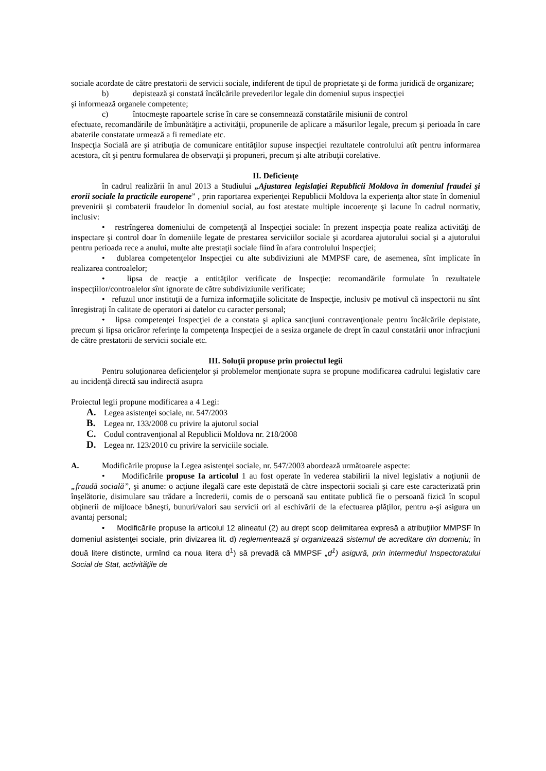sociale acordate de către prestatorii de servicii sociale, indiferent de tipul de proprietate şi de forma juridică de organizare;
b) depistează şi constată încălcările prevederilor legale din domeniul supus inspecţiei
şi informează organele competente;
c) întocmeşte rapoartele scrise în care se consemnează constatările misiunii de control
efectuate, recomandările de îmbunătăţire a activităţii, propunerile de aplicare a măsurilor legale, precum şi perioada în care abaterile constatate urmează a fi remediate etc.
Inspecţia Socială are şi atribuţia de comunicare entităţilor supuse inspecţiei rezultatele controlului atît pentru informarea acestora, cît şi pentru formularea de observaţii şi propuneri, precum şi alte atribuţii corelative.
II. Deficienţe
în cadrul realizării în anul 2013 a Studiului „Ajustarea legislaţiei Republicii Moldova în domeniul fraudei şi erorii sociale la practicile europene” , prin raportarea experienţei Republicii Moldova la experienţa altor state în domeniul prevenirii şi combaterii fraudelor în domeniul social, au fost atestate multiple incoerenţe şi lacune în cadrul normativ, inclusiv:
• restrîngerea domeniului de competenţă al Inspecţiei sociale: în prezent inspecţia poate realiza activităţi de inspectare şi control doar în domeniile legate de prestarea serviciilor sociale şi acordarea ajutorului social şi a ajutorului pentru perioada rece a anului, multe alte prestaţii sociale fiind în afara controlului Inspecţiei;
• dublarea competenţelor Inspecţiei cu alte subdiviziuni ale MMPSF care, de asemenea, sînt implicate în realizarea controalelor;
• lipsa de reacţie a entităţilor verificate de Inspecţie: recomandările formulate în rezultatele inspecţiilor/controalelor sînt ignorate de către subdiviziunile verificate;
• refuzul unor instituţii de a furniza informaţiile solicitate de Inspecţie, inclusiv pe motivul că inspectorii nu sînt înregistraţi în calitate de operatori ai datelor cu caracter personal;
• lipsa competenţei Inspecţiei de a constata şi aplica sancţiuni contravenţionale pentru încălcările depistate, precum şi lipsa oricăror referinţe la competenţa Inspecţiei de a sesiza organele de drept în cazul constatării unor infracţiuni de către prestatorii de servicii sociale etc.
III. Soluţii propuse prin proiectul legii
Pentru soluţionarea deficienţelor şi problemelor menţionate supra se propune modificarea cadrului legislativ care au incidenţă directă sau indirectă asupra
Proiectul legii propune modificarea a 4 Legi:
A. Legea asistenţei sociale, nr. 547/2003
B. Legea nr. 133/2008 cu privire la ajutorul social
C. Codul contravenţional al Republicii Moldova nr. 218/2008
D. Legea nr. 123/2010 cu privire la serviciile sociale.
A. Modificările propuse la Legea asistenţei sociale, nr. 547/2003 abordează următoarele aspecte:
• Modificările propuse Ia articolul 1 au fost operate în vederea stabilirii la nivel legislativ a noţiunii de „fraudă socială”, şi anume: o acţiune ilegală care este depistată de către inspectorii sociali şi care este caracterizată prin înşelătorie, disimulare sau trădare a încrederii, comis de o persoană sau entitate publică fie o persoană fizică în scopul obţinerii de mijloace băneşti, bunuri/valori sau servicii ori al eschivării de la efectuarea plăţilor, pentru a-şi asigura un avantaj personal;
• Modificările propuse la articolul 12 alineatul (2) au drept scop delimitarea expresă a atribuţiilor MMPSF în domeniul asistenţei sociale, prin divizarea lit. d) reglementează şi organizează sistemul de acreditare din domeniu; în două litere distincte, urmînd ca noua litera d<sup>1</sup>) să prevadă că MMPSF „d<sup>1</sup>) asigură, prin intermediul Inspectoratului Social de Stat, activităţile de